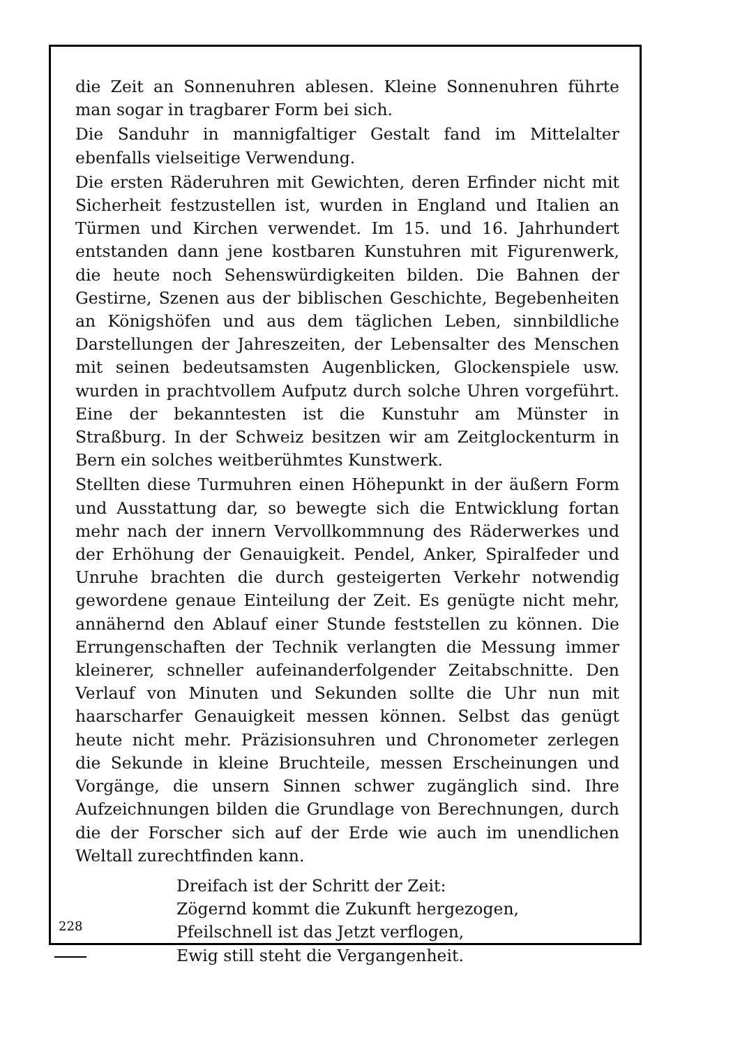die Zeit an Sonnenuhren ablesen. Kleine Sonnenuhren führte man sogar in tragbarer Form bei sich.
Die Sanduhr in mannigfaltiger Gestalt fand im Mittelalter ebenfalls vielseitige Verwendung.
Die ersten Räderuhren mit Gewichten, deren Erfinder nicht mit Sicherheit festzustellen ist, wurden in England und Italien an Türmen und Kirchen verwendet. Im 15. und 16. Jahrhundert entstanden dann jene kostbaren Kunstuhren mit Figurenwerk, die heute noch Sehenswürdigkeiten bilden. Die Bahnen der Gestirne, Szenen aus der biblischen Geschichte, Begebenheiten an Königshöfen und aus dem täglichen Leben, sinnbildliche Darstellungen der Jahreszeiten, der Lebensalter des Menschen mit seinen bedeutsamsten Augenblicken, Glockenspiele usw. wurden in prachtvollem Aufputz durch solche Uhren vorgeführt. Eine der bekanntesten ist die Kunstuhr am Münster in Straßburg. In der Schweiz besitzen wir am Zeitglockenturm in Bern ein solches weitberühmtes Kunstwerk.
Stellten diese Turmuhren einen Höhepunkt in der äußern Form und Ausstattung dar, so bewegte sich die Entwicklung fortan mehr nach der innern Vervollkommnung des Räderwerkes und der Erhöhung der Genauigkeit. Pendel, Anker, Spiralfeder und Unruhe brachten die durch gesteigerten Verkehr notwendig gewordene genaue Einteilung der Zeit. Es genügte nicht mehr, annähernd den Ablauf einer Stunde feststellen zu können. Die Errungenschaften der Technik verlangten die Messung immer kleinerer, schneller aufeinanderfolgender Zeitabschnitte. Den Verlauf von Minuten und Sekunden sollte die Uhr nun mit haarscharfer Genauigkeit messen können. Selbst das genügt heute nicht mehr. Präzisionsuhren und Chronometer zerlegen die Sekunde in kleine Bruchteile, messen Erscheinungen und Vorgänge, die unsern Sinnen schwer zugänglich sind. Ihre Aufzeichnungen bilden die Grundlage von Berechnungen, durch die der Forscher sich auf der Erde wie auch im unendlichen Weltall zurechtfinden kann.
Dreifach ist der Schritt der Zeit:
Zögernd kommt die Zukunft hergezogen,
Pfeilschnell ist das Jetzt verflogen,
Ewig still steht die Vergangenheit.
228